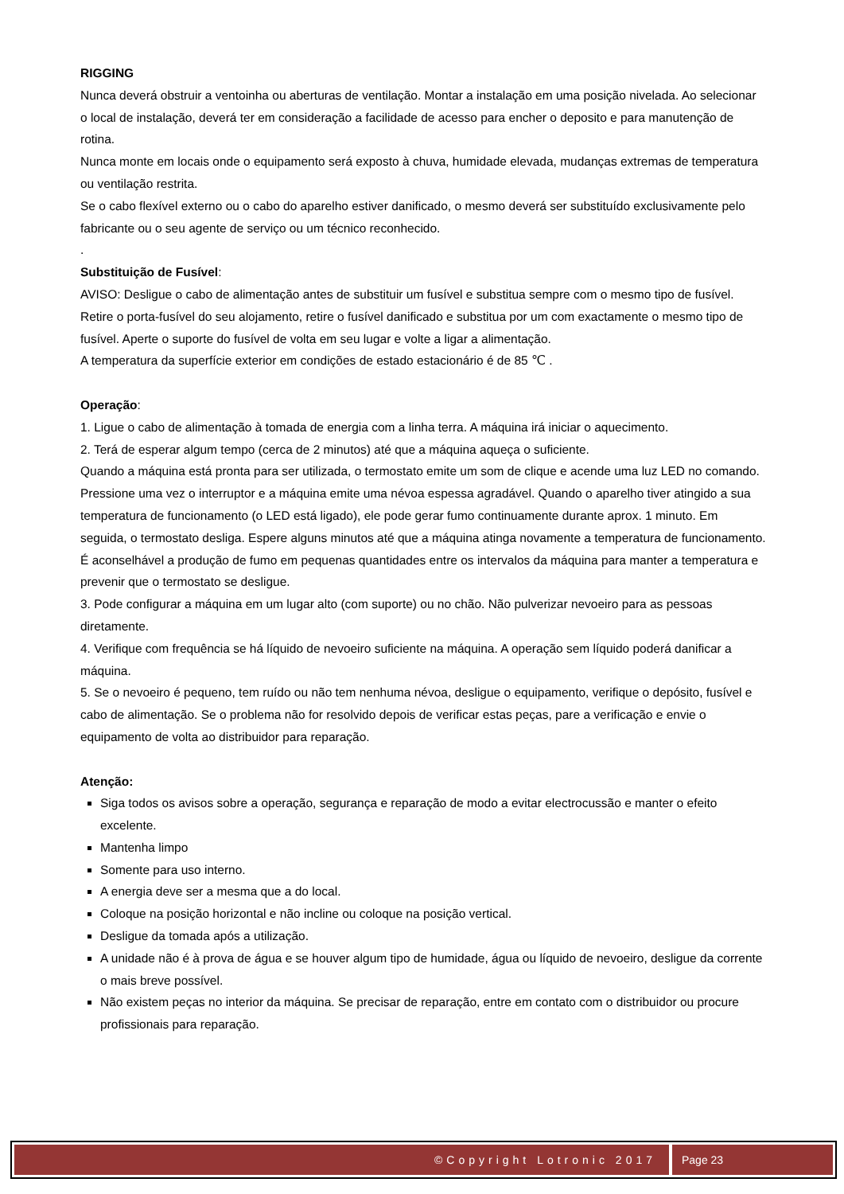RIGGING
Nunca deverá obstruir a ventoinha ou aberturas de ventilação. Montar a instalação em uma posição nivelada. Ao selecionar o local de instalação, deverá ter em consideração a facilidade de acesso para encher o deposito e para manutenção de rotina.
Nunca monte em locais onde o equipamento será exposto à chuva, humidade elevada, mudanças extremas de temperatura ou ventilação restrita.
Se o cabo flexível externo ou o cabo do aparelho estiver danificado, o mesmo deverá ser substituído exclusivamente pelo fabricante ou o seu agente de serviço ou um técnico reconhecido.
.
Substituição de Fusível:
AVISO: Desligue o cabo de alimentação antes de substituir um fusível e substitua sempre com o mesmo tipo de fusível.
Retire o porta-fusível do seu alojamento, retire o fusível danificado e substitua por um com exactamente o mesmo tipo de fusível. Aperte o suporte do fusível de volta em seu lugar e volte a ligar a alimentação.
A temperatura da superfície exterior em condições de estado estacionário é de 85 ℃ .
Operação:
1. Ligue o cabo de alimentação à tomada de energia com a linha terra. A máquina irá iniciar o aquecimento.
2. Terá de esperar algum tempo (cerca de 2 minutos) até que a máquina aqueça o suficiente.
Quando a máquina está pronta para ser utilizada, o termostato emite um som de clique e acende uma luz LED no comando. Pressione uma vez o interruptor e a máquina emite uma névoa espessa agradável. Quando o aparelho tiver atingido a sua temperatura de funcionamento (o LED está ligado), ele pode gerar fumo continuamente durante aprox. 1 minuto. Em seguida, o termostato desliga. Espere alguns minutos até que a máquina atinga novamente a temperatura de funcionamento. É aconselhável a produção de fumo em pequenas quantidades entre os intervalos da máquina para manter a temperatura e prevenir que o termostato se desligue.
3. Pode configurar a máquina em um lugar alto (com suporte) ou no chão. Não pulverizar nevoeiro para as pessoas diretamente.
4. Verifique com frequência se há líquido de nevoeiro suficiente na máquina. A operação sem líquido poderá danificar a máquina.
5. Se o nevoeiro é pequeno, tem ruído ou não tem nenhuma névoa, desligue o equipamento, verifique o depósito, fusível e cabo de alimentação. Se o problema não for resolvido depois de verificar estas peças, pare a verificação e envie o equipamento de volta ao distribuidor para reparação.
Atenção:
Siga todos os avisos sobre a operação, segurança e reparação de modo a evitar electrocussão e manter o efeito excelente.
Mantenha limpo
Somente para uso interno.
A energia deve ser a mesma que a do local.
Coloque na posição horizontal e não incline ou coloque na posição vertical.
Desligue da tomada após a utilização.
A unidade não é à prova de água e se houver algum tipo de humidade, água ou líquido de nevoeiro, desligue da corrente o mais breve possível.
Não existem peças no interior da máquina. Se precisar de reparação, entre em contato com o distribuidor ou procure profissionais para reparação.
©Copyright Lotronic 2017 Page 23